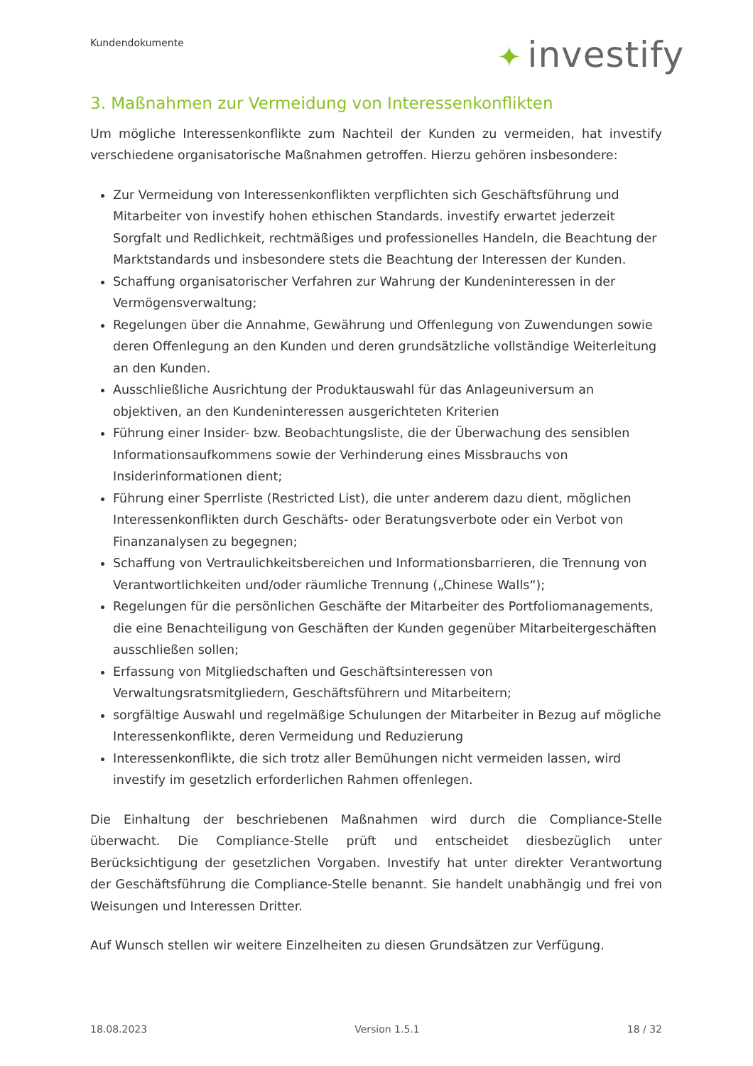Kundendokumente ✦ investify
3. Maßnahmen zur Vermeidung von Interessenkonflikten
Um mögliche Interessenkonflikte zum Nachteil der Kunden zu vermeiden, hat investify verschiedene organisatorische Maßnahmen getroffen. Hierzu gehören insbesondere:
Zur Vermeidung von Interessenkonflikten verpflichten sich Geschäftsführung und Mitarbeiter von investify hohen ethischen Standards. investify erwartet jederzeit Sorgfalt und Redlichkeit, rechtmäßiges und professionelles Handeln, die Beachtung der Marktstandards und insbesondere stets die Beachtung der Interessen der Kunden.
Schaffung organisatorischer Verfahren zur Wahrung der Kundeninteressen in der Vermögensverwaltung;
Regelungen über die Annahme, Gewährung und Offenlegung von Zuwendungen sowie deren Offenlegung an den Kunden und deren grundsätzliche vollständige Weiterleitung an den Kunden.
Ausschließliche Ausrichtung der Produktauswahl für das Anlageuniversum an objektiven, an den Kundeninteressen ausgerichteten Kriterien
Führung einer Insider- bzw. Beobachtungsliste, die der Überwachung des sensiblen Informationsaufkommens sowie der Verhinderung eines Missbrauchs von Insiderinformationen dient;
Führung einer Sperrliste (Restricted List), die unter anderem dazu dient, möglichen Interessenkonflikten durch Geschäfts- oder Beratungsverbote oder ein Verbot von Finanzanalysen zu begegnen;
Schaffung von Vertraulichkeitsbereichen und Informationsbarrieren, die Trennung von Verantwortlichkeiten und/oder räumliche Trennung („Chinese Walls“);
Regelungen für die persönlichen Geschäfte der Mitarbeiter des Portfoliomanagements, die eine Benachteiligung von Geschäften der Kunden gegenüber Mitarbeitergeschäften ausschließen sollen;
Erfassung von Mitgliedschaften und Geschäftsinteressen von Verwaltungsratsmitgliedern, Geschäftsführern und Mitarbeitern;
sorgfältige Auswahl und regelmäßige Schulungen der Mitarbeiter in Bezug auf mögliche Interessenkonflikte, deren Vermeidung und Reduzierung
Interessenkonflikte, die sich trotz aller Bemühungen nicht vermeiden lassen, wird investify im gesetzlich erforderlichen Rahmen offenlegen.
Die Einhaltung der beschriebenen Maßnahmen wird durch die Compliance-Stelle überwacht. Die Compliance-Stelle prüft und entscheidet diesbezüglich unter Berücksichtigung der gesetzlichen Vorgaben. Investify hat unter direkter Verantwortung der Geschäftsführung die Compliance-Stelle benannt. Sie handelt unabhängig und frei von Weisungen und Interessen Dritter.
Auf Wunsch stellen wir weitere Einzelheiten zu diesen Grundsätzen zur Verfügung.
18.08.2023 Version 1.5.1 18 / 32